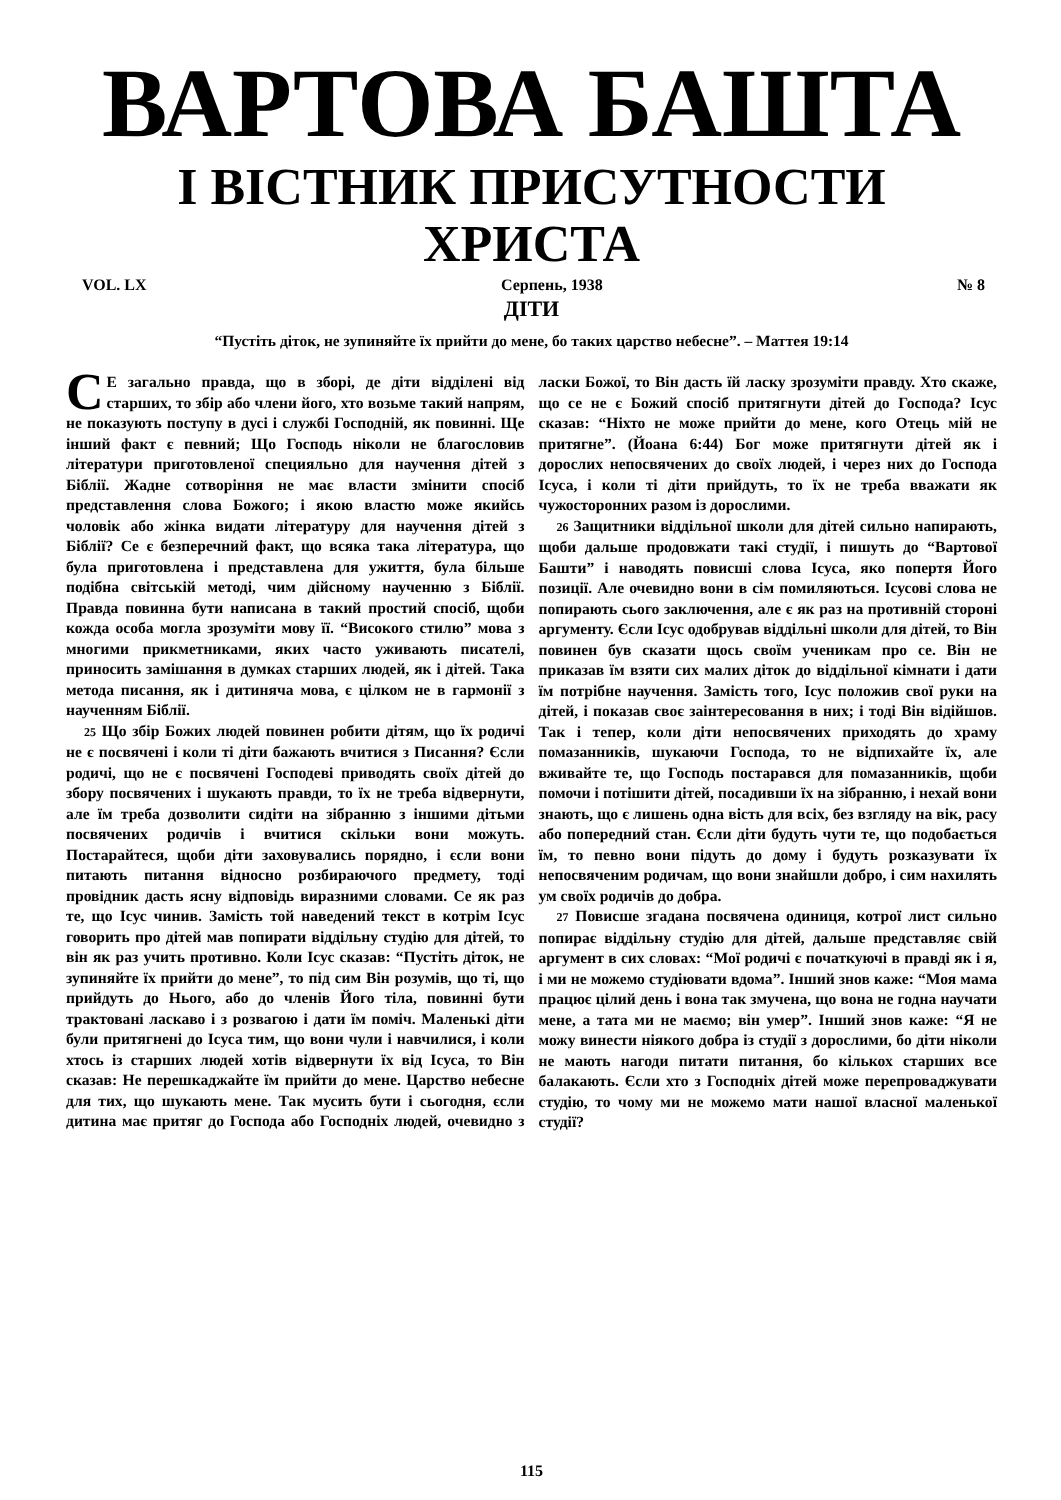ВАРТОВА БАШТА
І ВІСТНИК ПРИСУТНОСТИ ХРИСТА
VOL. LX Серпень, 1938 № 8
ДІТИ
“Пустіть діток, не зупиняйте їх прийти до мене, бо таких царство небесне”. – Маттея 19:14
СЕ загально правда, що в зборі, де діти відділені від старших, то збір або члени його, хто возьме такий напрям, не показують поступу в дусі і службі Господній, як повинні. Ще інший факт є певний; Що Господь ніколи не благословив літератури приготовленої специяльно для научення дітей з Біблії. Жадне сотворіння не має власти змінити спосіб представлення слова Божого; і якою властю може якийсь чоловік або жінка видати літературу для научення дітей з Біблії? Се є безпеpечний факт, що всяка така література, що була приготовлена і представлена для ужиття, була більше подібна світській методі, чим дійсному наученню з Біблії. Правда повинна бути написана в такий простий спосіб, щоби кожда особа могла зрозуміти мову її. “Високого стилю” мова з многими прикметниками, яких часто уживають писателі, приносить замішання в думках старших людей, як і дітей. Така метода писання, як і дитиняча мова, є цілком не в гармонії з наученням Біблії.
25 Що збір Божих людей повинен робити дітям, що їх родичі не є посвячені і коли ті діти бажають вчитися з Писання? Єсли родичі, що не є посвячені Господеві приводять своїх дітей до збору посвячених і шукають правди, то їх не треба відвернути, але їм треба дозволити сидіти на зібранню з іншими дітьми посвячених родичів і вчитися скільки вони можуть. Постарайтеся, щоби діти заховувались порядно, і єсли вони питають питання відносно розбираючого предмету, тоді провідник дасть ясну відповідь виразними словами. Се як раз те, що Ісус чинив. Замість той наведений текст в котрім Ісус говорить про дітей мав попирати відділь­ну студію для дітей, то він як раз учить противно. Коли Ісус сказав: “Пустіть діток, не зупиняйте їх прийти до мене”, то під сим Він розумів, що ті, що прийдуть до Нього, або до членів Його тіла, повинні бути трактовані ласкаво і з розвагою і дати їм поміч. Маленькі діти були притягнені до Ісуса тим, що вони чули і навчилися, і коли хтось із старших людей хотів відвернути їх від Ісуса, то Він сказав: Не перешкаджайте їм прийти до мене. Царство небесне для тих, що шукають мене. Так мусить бути і сьогодня, єсли дитина має притяг до Господа або Господніх людей, очевидно з ласки Божої, то Він дасть їй ласку зрозуміти правду. Хто скаже, що се не є Божий спосіб притягнути дітей до Господа? Ісус сказав: “Ніхто не може прийти до мене, кого Отець мій не притягне”. (Йоана 6:44) Бог може притягнути дітей як і дорослих непосвячених до своїх людей, і через них до Господа Ісуса, і коли ті діти прийдуть, то їх не треба вважати як чужосторонних разом із дорослими.
26 Защитники віддільної школи для дітей сильно напирають, щоби дальше продовжати такі студії, і пишуть до “Вартової Башти” і наводять повисші слова Ісуса, яко попертя Його позиції. Але очевидно вони в сім помиляються. Ісусові слова не попирають сього заключення, але є як раз на противній стороні аргументу. Єсли Ісус одобрував віддільні школи для дітей, то Він повинен був сказати щось своїм ученикам про се. Він не приказав їм взяти сих малих діток до віддільної кімнати і дати їм потрібне научення. Замість того, Ісус положив свої руки на дітей, і показав своє заінтересовання в них; і тоді Він відійшов. Так і тепер, коли діти непосвячених приходять до храму помазанників, шукаючи Господа, то не відпихайте їх, але вживайте те, що Господь постарався для помазанників, щоби помочи і потішити дітей, посадивши їх на зібранню, і нехай вони знають, що є лишень одна вість для всіх, без взгляду на вік, расу або попередний стан. Єсли діти будуть чути те, що подобається їм, то певно вони підуть до дому і будуть розказувати їх непосвяченим родичам, що вони знайшли добро, і сим нахилять ум своїх родичів до добра.
27 Повисше згадана посвячена одиниця, котрої лист сильно попирає віддільну студію для дітей, дальше представляє свій аргумент в сих словах: “Мої родичі є початкуючі в правді як і я, і ми не можемо студіювати вдома”. Інший знов каже: “Моя мама працює цілий день і вона так змучена, що вона не годна научати мене, а тата ми не маємо; він умер”. Інший знов каже: “Я не можу винести ніякого добра із студії з дорослими, бо діти ніколи не мають нагоди питати питання, бо кількох старших все балакають. Єсли хто з Господніх дітей може перепроваджувати студію, то чому ми не можемо мати нашої власної маленької студії?
115